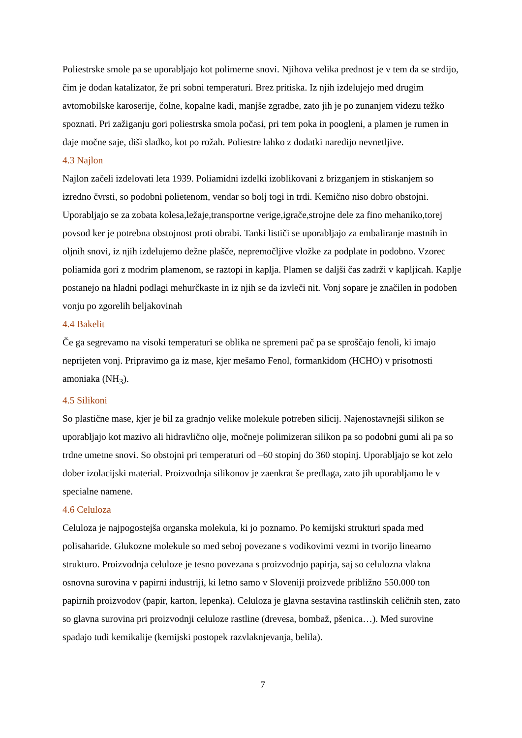Poliestrske smole pa se uporabljajo kot polimerne snovi. Njihova velika prednost je v tem da se strdijo, čim je dodan katalizator, že pri sobni temperaturi. Brez pritiska. Iz njih izdelujejo med drugim avtomobilske karoserije, čolne, kopalne kadi, manjše zgradbe, zato jih je po zunanjem videzu težko spoznati. Pri zažiganju gori poliestrska smola počasi, pri tem poka in poogleni, a plamen je rumen in daje močne saje, diši sladko, kot po rožah. Poliestre lahko z dodatki naredijo nevnetljive.
4.3 Najlon
Najlon začeli izdelovati leta 1939. Poliamidni izdelki izoblikovani z brizganjem in stiskanjem so izredno čvrsti, so podobni polietenom, vendar so bolj togi in trdi. Kemično niso dobro obstojni. Uporabljajo se za zobata kolesa,ležaje,transportne verige,igrače,strojne dele za fino mehaniko,torej povsod ker je potrebna obstojnost proti obrabi. Tanki lističi se uporabljajo za embaliranje mastnih in oljnih snovi, iz njih izdelujemo dežne plašče, nepremočljive vložke za podplate in podobno. Vzorec poliamida gori z modrim plamenom, se raztopi in kaplja. Plamen se daljši čas zadrži v kapljicah. Kaplje postanejo na hladni podlagi mehurčkaste in iz njih se da izvleči nit. Vonj sopare je značilen in podoben vonju po zgorelih beljakovinah
4.4 Bakelit
Če ga segrevamo na visoki temperaturi se oblika ne spremeni pač pa se sproščajo fenoli, ki imajo neprijeten vonj. Pripravimo ga iz mase, kjer mešamo Fenol, formankidom (HCHO) v prisotnosti amoniaka (NH<sub>3</sub>).
4.5 Silikoni
So plastične mase, kjer je bil za gradnjo velike molekule potreben silicij. Najenostavnejši silikon se uporabljajo kot mazivo ali hidravlično olje, močneje polimizeran silikon pa so podobni gumi ali pa so trdne umetne snovi. So obstojni pri temperaturi od –60 stopinj do 360 stopinj. Uporabljajo se kot zelo dober izolacijski material. Proizvodnja silikonov je zaenkrat še predlaga, zato jih uporabljamo le v specialne namene.
4.6 Celuloza
Celuloza je najpogostejša organska molekula, ki jo poznamo. Po kemijski strukturi spada med polisaharide. Glukozne molekule so med seboj povezane s vodikovimi vezmi in tvorijo linearno strukturo. Proizvodnja celuloze je tesno povezana s proizvodnjo papirja, saj so celulozna vlakna osnovna surovina v papirni industriji, ki letno samo v Sloveniji proizvede približno 550.000 ton papirnih proizvodov (papir, karton, lepenka). Celuloza je glavna sestavina rastlinskih celičnih sten, zato so glavna surovina pri proizvodnji celuloze rastline (drevesa, bombaž, pšenica…). Med surovine spadajo tudi kemikalije (kemijski postopek razvlaknjevanja, belila).
7